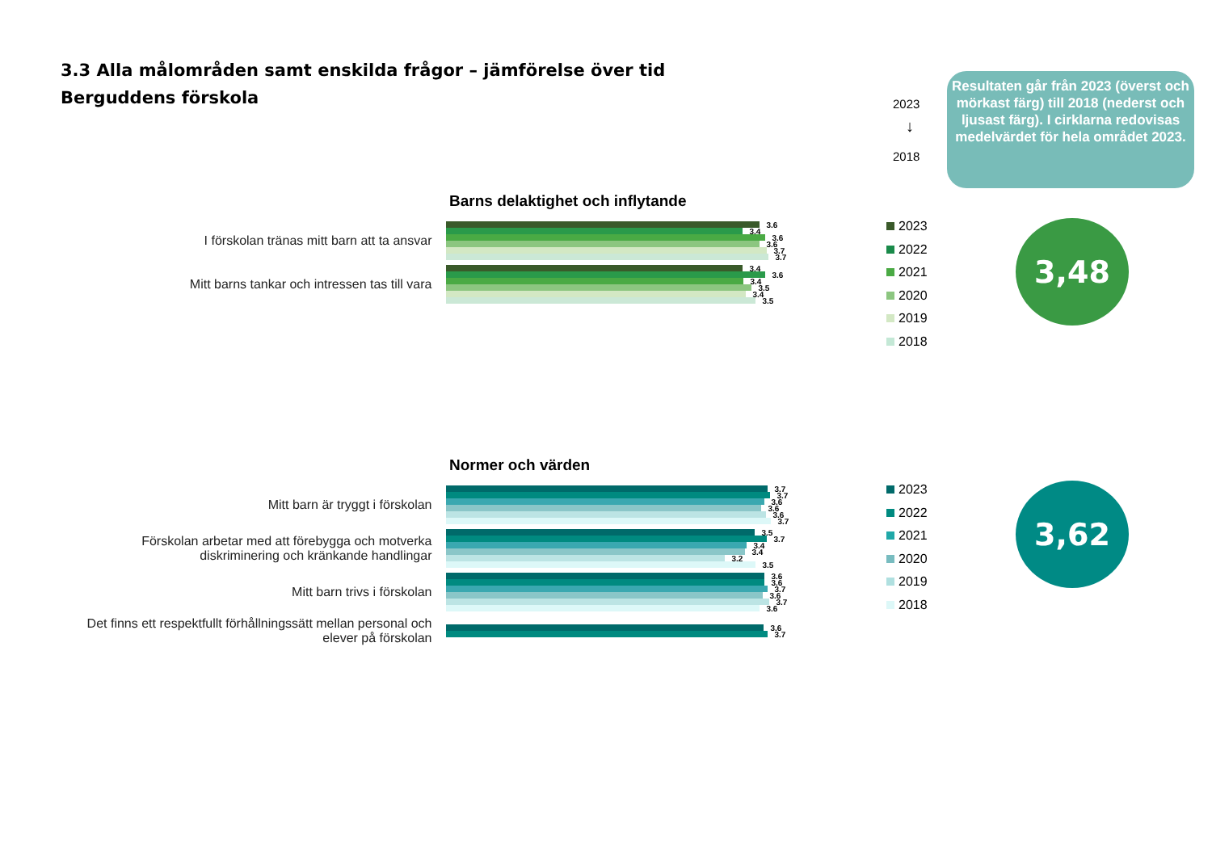3.3 Alla målområden samt enskilda frågor – jämförelse över tid
Berguddens förskola
2023
↓
2018
Resultaten går från 2023 (överst och mörkast färg) till 2018 (nederst och ljusast färg). I cirklarna redovisas medelvärdet för hela området 2023.
Barns delaktighet och inflytande
I förskolan tränas mitt barn att ta ansvar
3.6
3.4
3.6
3.6
3.7
3.7
Mitt barns tankar och intressen tas till vara
3.4
3.6
3.4
3.5
3.4
3.5
2023
2022
2021
2020
2019
2018
3,48
Normer och värden
Mitt barn är tryggt i förskolan
3.7
3.7
3.6
3.6
3.6
3.7
Förskolan arbetar med att förebygga och motverka diskriminering och kränkande handlingar
3.5
3.7
3.4
3.4
3.2
3.5
Mitt barn trivs i förskolan
3.6
3.6
3.7
3.6
3.7
3.6
Det finns ett respektfullt förhållningssätt mellan personal och elever på förskolan
3.6
3.7
2023
2022
2021
2020
2019
2018
3,62